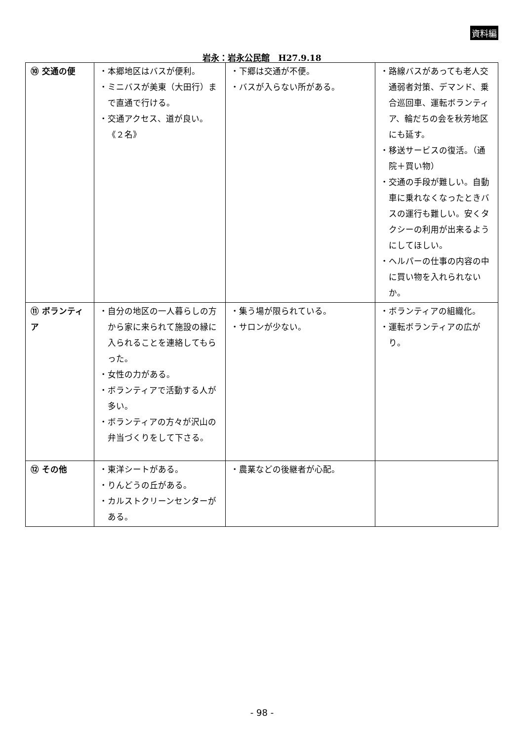資料編
岩永：岩永公民館　H27.9.18
| ⑩ 交通の便 | ・本郷地区はバスが便利。 ・ミニバスが美東（大田行）まで直通で行ける。 ・交通アクセス、道が良い。《２名》 | ・下郷は交通が不便。 ・バスが入らない所がある。 | ・路線バスがあっても老人交通弱者対策、デマンド、乗合巡回車、運転ボランティア、輪だちの会を秋芳地区にも延す。 ・移送サービスの復活。（通院＋買い物） ・交通の手段が難しい。自動車に乗れなくなったときバスの運行も難しい。安くタクシーの利用が出来るようにしてほしい。 ・ヘルパーの仕事の内容の中に買い物を入れられないか。 |
| ⑪ ボランティア | ・自分の地区の一人暮らしの方から家に来られて施設の縁に入られることを連絡してもらった。 ・女性の力がある。 ・ボランティアで活動する人が多い。 ・ボランティアの方々が沢山の弁当づくりをして下さる。 | ・集う場が限られている。 ・サロンが少ない。 | ・ボランティアの組織化。 ・運転ボランティアの広がり。 |
| ⑫ その他 | ・東洋シートがある。 ・りんどうの丘がある。 ・カルストクリーンセンターがある。 | ・農業などの後継者が心配。 | |
- 98 -